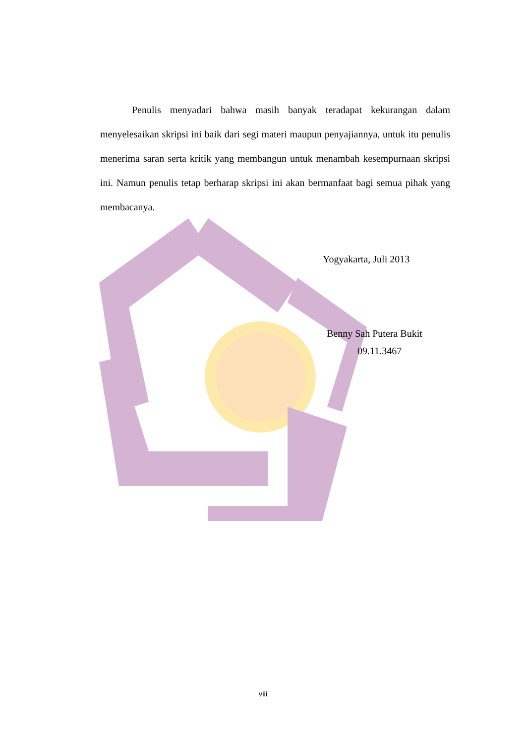Penulis menyadari bahwa masih banyak teradapat kekurangan dalam menyelesaikan skripsi ini baik dari segi materi maupun penyajiannya, untuk itu penulis menerima saran serta kritik yang membangun untuk menambah kesempurnaan skripsi ini. Namun penulis tetap berharap skripsi ini akan bermanfaat bagi semua pihak yang membacanya.
Yogyakarta, Juli 2013
Benny Sah Putera Bukit
09.11.3467
viii